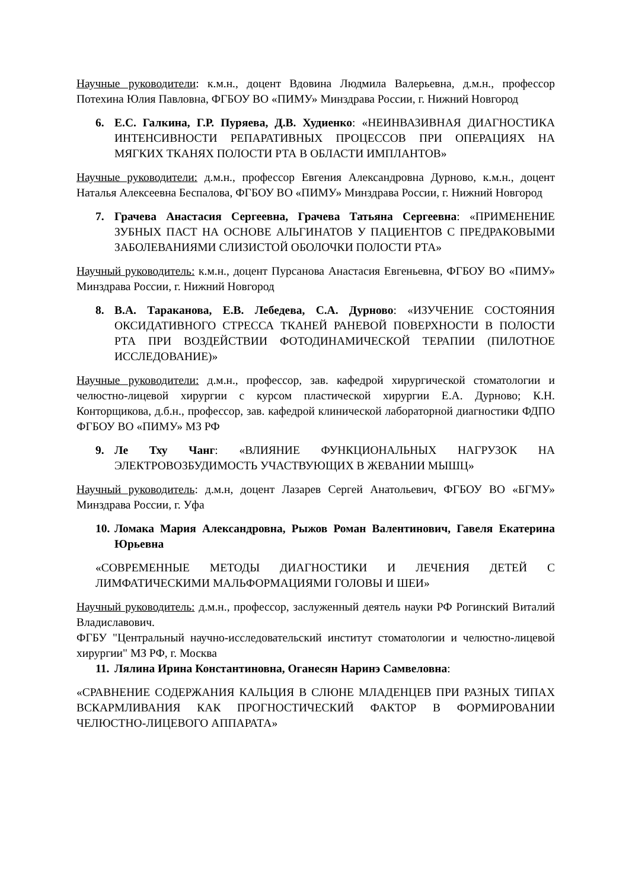Научные руководители: к.м.н., доцент Вдовина Людмила Валерьевна, д.м.н., профессор Потехина Юлия Павловна, ФГБОУ ВО «ПИМУ» Минздрава России, г. Нижний Новгород
6. Е.С. Галкина, Г.Р. Пуряева, Д.В. Худиенко: «НЕИНВАЗИВНАЯ ДИАГНОСТИКА ИНТЕНСИВНОСТИ РЕПАРАТИВНЫХ ПРОЦЕССОВ ПРИ ОПЕРАЦИЯХ НА МЯГКИХ ТКАНЯХ ПОЛОСТИ РТА В ОБЛАСТИ ИМПЛАНТОВ»
Научные руководители: д.м.н., профессор Евгения Александровна Дурново, к.м.н., доцент Наталья Алексеевна Беспалова, ФГБОУ ВО «ПИМУ» Минздрава России, г. Нижний Новгород
7. Грачева Анастасия Сергеевна, Грачева Татьяна Сергеевна: «ПРИМЕНЕНИЕ ЗУБНЫХ ПАСТ НА ОСНОВЕ АЛЬГИНАТОВ У ПАЦИЕНТОВ С ПРЕДРАКОВЫМИ ЗАБОЛЕВАНИЯМИ СЛИЗИСТОЙ ОБОЛОЧКИ ПОЛОСТИ РТА»
Научный руководитель: к.м.н., доцент Пурсанова Анастасия Евгеньевна, ФГБОУ ВО «ПИМУ» Минздрава России, г. Нижний Новгород
8. В.А. Тараканова, Е.В. Лебедева, С.А. Дурново: «ИЗУЧЕНИЕ СОСТОЯНИЯ ОКСИДАТИВНОГО СТРЕССА ТКАНЕЙ РАНЕВОЙ ПОВЕРХНОСТИ В ПОЛОСТИ РТА ПРИ ВОЗДЕЙСТВИИ ФОТОДИНАМИЧЕСКОЙ ТЕРАПИИ (ПИЛОТНОЕ ИССЛЕДОВАНИЕ)»
Научные руководители: д.м.н., профессор, зав. кафедрой хирургической стоматологии и челюстно-лицевой хирургии с курсом пластической хирургии Е.А. Дурново; К.Н. Конторщикова, д.б.н., профессор, зав. кафедрой клинической лабораторной диагностики ФДПО ФГБОУ ВО «ПИМУ» МЗ РФ
9. Ле Тху Чанг: «ВЛИЯНИЕ ФУНКЦИОНАЛЬНЫХ НАГРУЗОК НА ЭЛЕКТРОВОЗБУДИМОСТЬ УЧАСТВУЮЩИХ В ЖЕВАНИИ МЫШЦ»
Научный руководитель: д.м.н, доцент Лазарев Сергей Анатольевич, ФГБОУ ВО «БГМУ» Минздрава России, г. Уфа
10. Ломака Мария Александровна, Рыжов Роман Валентинович, Гавеля Екатерина Юрьевна
«СОВРЕМЕННЫЕ МЕТОДЫ ДИАГНОСТИКИ И ЛЕЧЕНИЯ ДЕТЕЙ С ЛИМФАТИЧЕСКИМИ МАЛЬФОРМАЦИЯМИ ГОЛОВЫ И ШЕИ»
Научный руководитель: д.м.н., профессор, заслуженный деятель науки РФ Рогинский Виталий Владиславович.
ФГБУ "Центральный научно-исследовательский институт стоматологии и челюстно-лицевой хирургии" МЗ РФ, г. Москва
11. Лялина Ирина Константиновна, Оганесян Наринэ Самвеловна:
«СРАВНЕНИЕ СОДЕРЖАНИЯ КАЛЬЦИЯ В СЛЮНЕ МЛАДЕНЦЕВ ПРИ РАЗНЫХ ТИПАХ ВСКАРМЛИВАНИЯ КАК ПРОГНОСТИЧЕСКИЙ ФАКТОР В ФОРМИРОВАНИИ ЧЕЛЮСТНО-ЛИЦЕВОГО АППАРАТА»